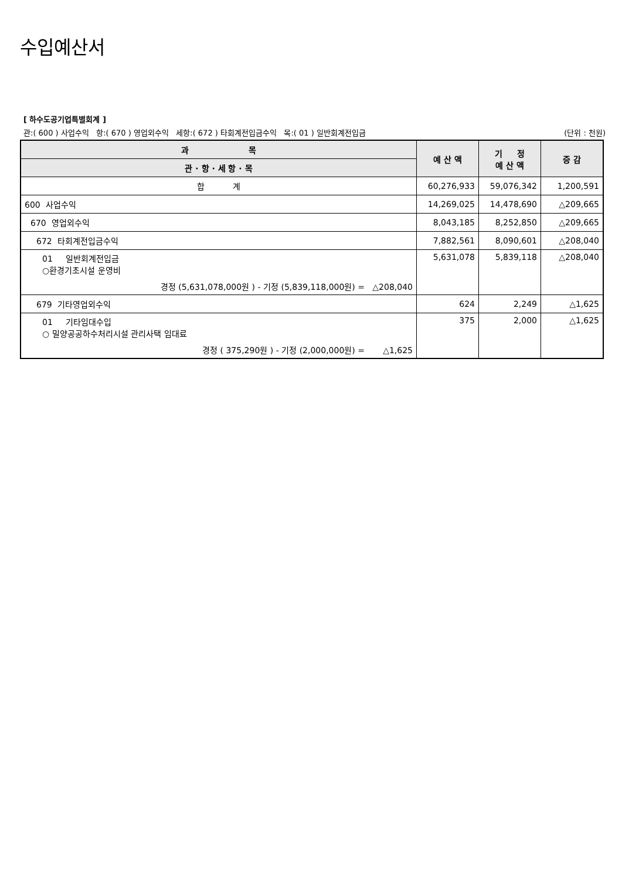수입예산서
[ 하수도공기업특별회계 ]
관:( 600 ) 사업수익 항:( 670 ) 영업외수익 세항:( 672 ) 타회계전입금수익 목:( 01 ) 일반회계전입금 (단위 : 천원)
| 과 목 | 예 산 액 | 기 정 예 산 액 | 증 감 |
| --- | --- | --- | --- |
| 관 · 항 · 세 항 · 목 | | | |
| 합 계 | 60,276,933 | 59,076,342 | 1,200,591 |
| 600 사업수익 | 14,269,025 | 14,478,690 | △209,665 |
| 670 영업외수익 | 8,043,185 | 8,252,850 | △209,665 |
| 672 타회계전입금수익 | 7,882,561 | 8,090,601 | △208,040 |
| 01 일반회계전입금 ○환경기초시설 운영비 경정 (5,631,078,000원 ) - 기정 (5,839,118,000원) = △208,040 | 5,631,078 | 5,839,118 | △208,040 |
| 679 기타영업외수익 | 624 | 2,249 | △1,625 |
| 01 기타임대수입 ○ 밀양공공하수처리시설 관리사택 임대료 경정 ( 375,290원 ) - 기정 (2,000,000원) = △1,625 | 375 | 2,000 | △1,625 |